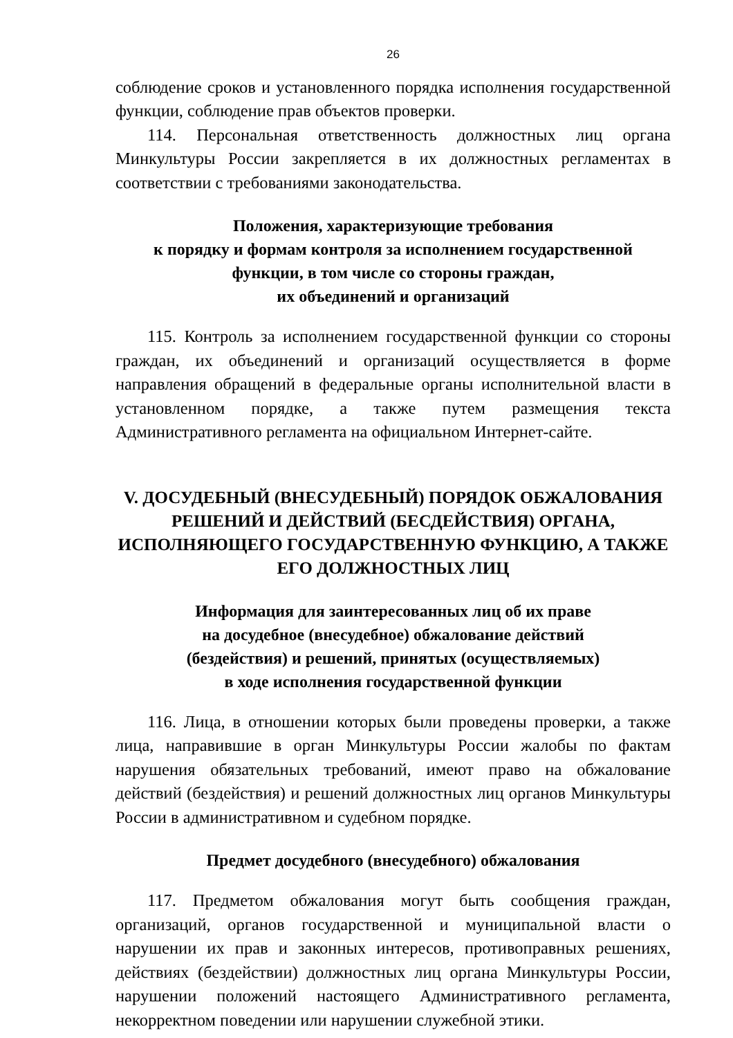26
соблюдение сроков и установленного порядка исполнения государственной функции, соблюдение прав объектов проверки.
114. Персональная ответственность должностных лиц органа Минкультуры России закрепляется в их должностных регламентах в соответствии с требованиями законодательства.
Положения, характеризующие требования
к порядку и формам контроля за исполнением государственной
функции, в том числе со стороны граждан,
их объединений и организаций
115. Контроль за исполнением государственной функции со стороны граждан, их объединений и организаций осуществляется в форме направления обращений в федеральные органы исполнительной власти в установленном порядке, а также путем размещения текста Административного регламента на официальном Интернет-сайте.
V. ДОСУДЕБНЫЙ (ВНЕСУДЕБНЫЙ) ПОРЯДОК ОБЖАЛОВАНИЯ РЕШЕНИЙ И ДЕЙСТВИЙ (БЕСДЕЙСТВИЯ) ОРГАНА, ИСПОЛНЯЮЩЕГО ГОСУДАРСТВЕННУЮ ФУНКЦИЮ, А ТАКЖЕ ЕГО ДОЛЖНОСТНЫХ ЛИЦ
Информация для заинтересованных лиц об их праве
на досудебное (внесудебное) обжалование действий
(бездействия) и решений, принятых (осуществляемых)
в ходе исполнения государственной функции
116. Лица, в отношении которых были проведены проверки, а также лица, направившие в орган Минкультуры России жалобы по фактам нарушения обязательных требований, имеют право на обжалование действий (бездействия) и решений должностных лиц органов Минкультуры России в административном и судебном порядке.
Предмет досудебного (внесудебного) обжалования
117. Предметом обжалования могут быть сообщения граждан, организаций, органов государственной и муниципальной власти о нарушении их прав и законных интересов, противоправных решениях, действиях (бездействии) должностных лиц органа Минкультуры России, нарушении положений настоящего Административного регламента, некорректном поведении или нарушении служебной этики.